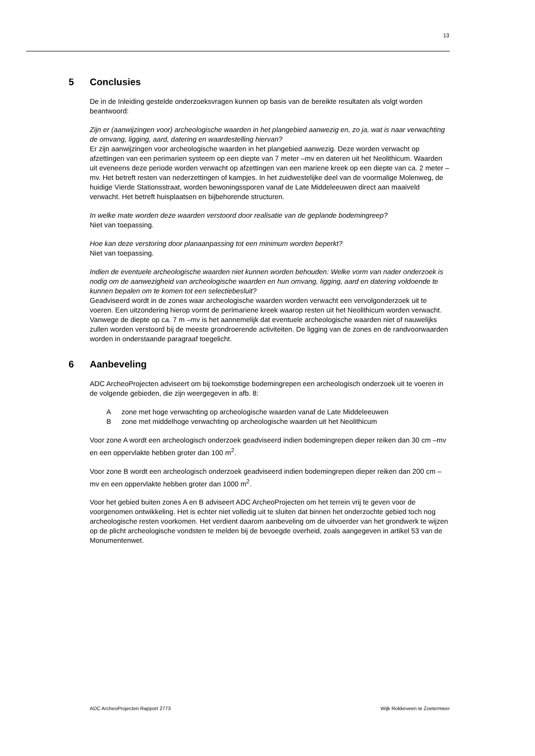13
5 Conclusies
De in de Inleiding gestelde onderzoeksvragen kunnen op basis van de bereikte resultaten als volgt worden beantwoord:
Zijn er (aanwijzingen voor) archeologische waarden in het plangebied aanwezig en, zo ja, wat is naar verwachting de omvang, ligging, aard, datering en waardestelling hiervan?
Er zijn aanwijzingen voor archeologische waarden in het plangebied aanwezig. Deze worden verwacht op afzettingen van een perimarien systeem op een diepte van 7 meter –mv en dateren uit het Neolithicum. Waarden uit eveneens deze periode worden verwacht op afzettingen van een mariene kreek op een diepte van ca. 2 meter –mv. Het betreft resten van nederzettingen of kampjes. In het zuidwestelijke deel van de voormalige Molenweg, de huidige Vierde Stationsstraat, worden bewoningssporen vanaf de Late Middeleeuwen direct aan maaiveld verwacht. Het betreft huisplaatsen en bijbehorende structuren.
In welke mate worden deze waarden verstoord door realisatie van de geplande bodemingreep?
Niet van toepassing.
Hoe kan deze verstoring door planaanpassing tot een minimum worden beperkt?
Niet van toepassing.
Indien de eventuele archeologische waarden niet kunnen worden behouden: Welke vorm van nader onderzoek is nodig om de aanwezigheid van archeologische waarden en hun omvang, ligging, aard en datering voldoende te kunnen bepalen om te komen tot een selectiebesluit?
Geadviseerd wordt in de zones waar archeologische waarden worden verwacht een vervolgonderzoek uit te voeren. Een uitzondering hierop vormt de perimariene kreek waarop resten uit het Neolithicum worden verwacht. Vanwege de diepte op ca. 7 m –mv is het aannemelijk dat eventuele archeologische waarden niet of nauwelijks zullen worden verstoord bij de meeste grondroerende activiteiten. De ligging van de zones en de randvoorwaarden worden in onderstaande paragraaf toegelicht.
6 Aanbeveling
ADC ArcheoProjecten adviseert om bij toekomstige bodemingrepen een archeologisch onderzoek uit te voeren in de volgende gebieden, die zijn weergegeven in afb. 8:
Azone met hoge verwachting op archeologische waarden vanaf de Late Middeleeuwen
Bzone met middelhoge verwachting op archeologische waarden uit het Neolithicum
Voor zone A wordt een archeologisch onderzoek geadviseerd indien bodemingrepen dieper reiken dan 30 cm –mv en een oppervlakte hebben groter dan 100 m<sup>2</sup>.
Voor zone B wordt een archeologisch onderzoek geadviseerd indien bodemingrepen dieper reiken dan 200 cm –mv en een oppervlakte hebben groter dan 1000 m<sup>2</sup>.
Voor het gebied buiten zones A en B adviseert ADC ArcheoProjecten om het terrein vrij te geven voor de voorgenomen ontwikkeling. Het is echter niet volledig uit te sluiten dat binnen het onderzochte gebied toch nog archeologische resten voorkomen. Het verdient daarom aanbeveling om de uitvoerder van het grondwerk te wijzen op de plicht archeologische vondsten te melden bij de bevoegde overheid, zoals aangegeven in artikel 53 van de Monumentenwet.
ADC ArcheoProjecten Rapport 2773 Wijk Rokkeveen te Zoetermeer